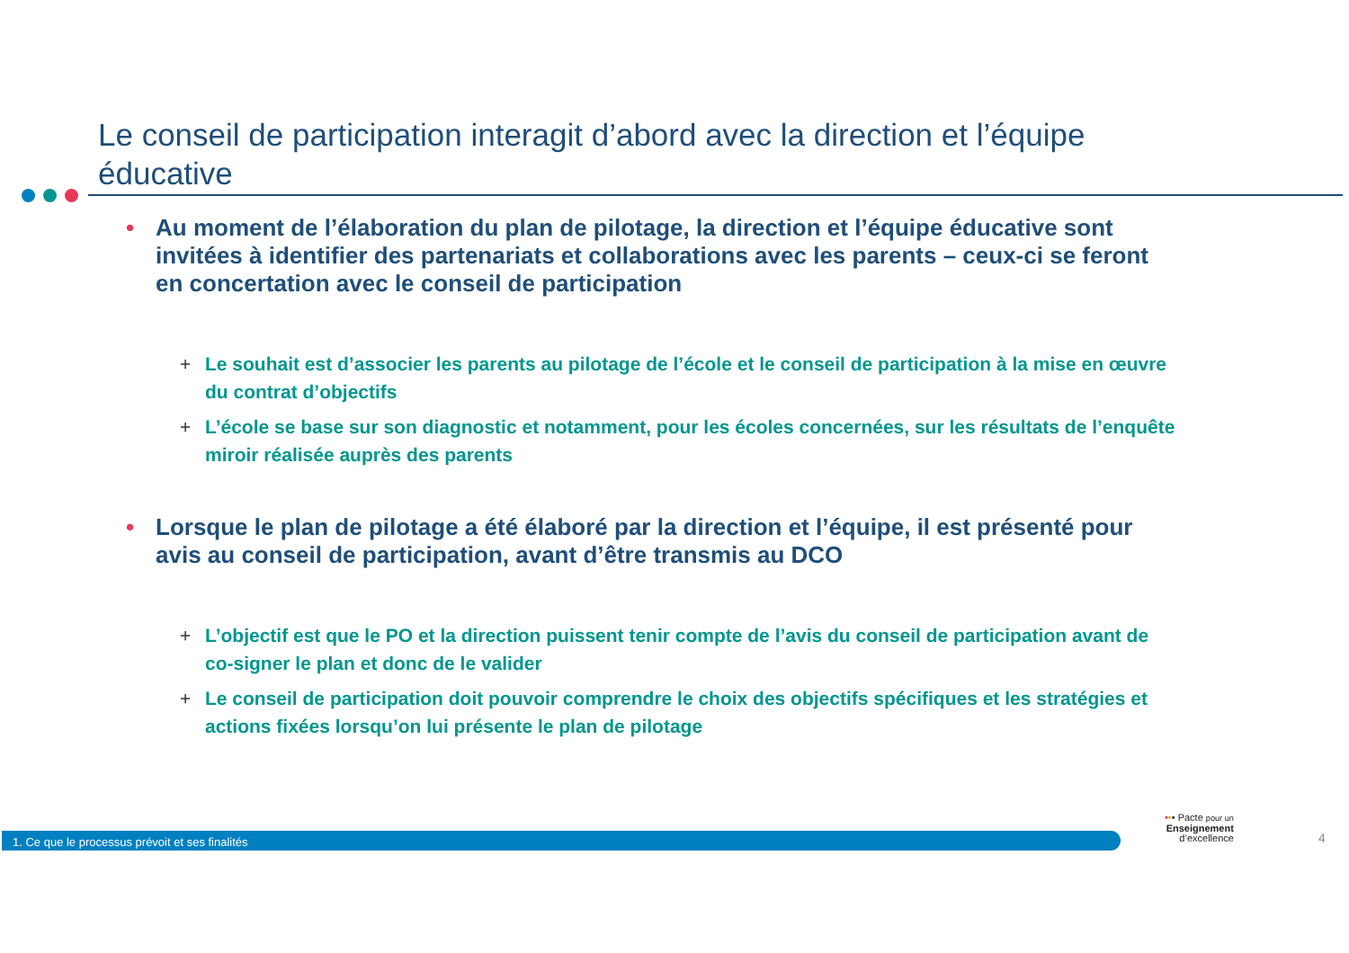Le conseil de participation interagit d’abord avec la direction et l’équipe éducative
• Au moment de l’élaboration du plan de pilotage, la direction et l’équipe éducative sont invitées à identifier des partenariats et collaborations avec les parents – ceux-ci se feront en concertation avec le conseil de participation
+ Le souhait est d’associer les parents au pilotage de l’école et le conseil de participation à la mise en œuvre du contrat d’objectifs
+ L’école se base sur son diagnostic et notamment, pour les écoles concernées, sur les résultats de l’enquête miroir réalisée auprès des parents
• Lorsque le plan de pilotage a été élaboré par la direction et l’équipe, il est présenté pour avis au conseil de participation, avant d’être transmis au DCO
+ L’objectif est que le PO et la direction puissent tenir compte de l’avis du conseil de participation avant de co-signer le plan et donc de le valider
+ Le conseil de participation doit pouvoir comprendre le choix des objectifs spécifiques et les stratégies et actions fixées lorsqu’on lui présente le plan de pilotage
1. Ce que le processus prévoit et ses finalités
••• Pacte pour un
Enseignement
d’excellence
4